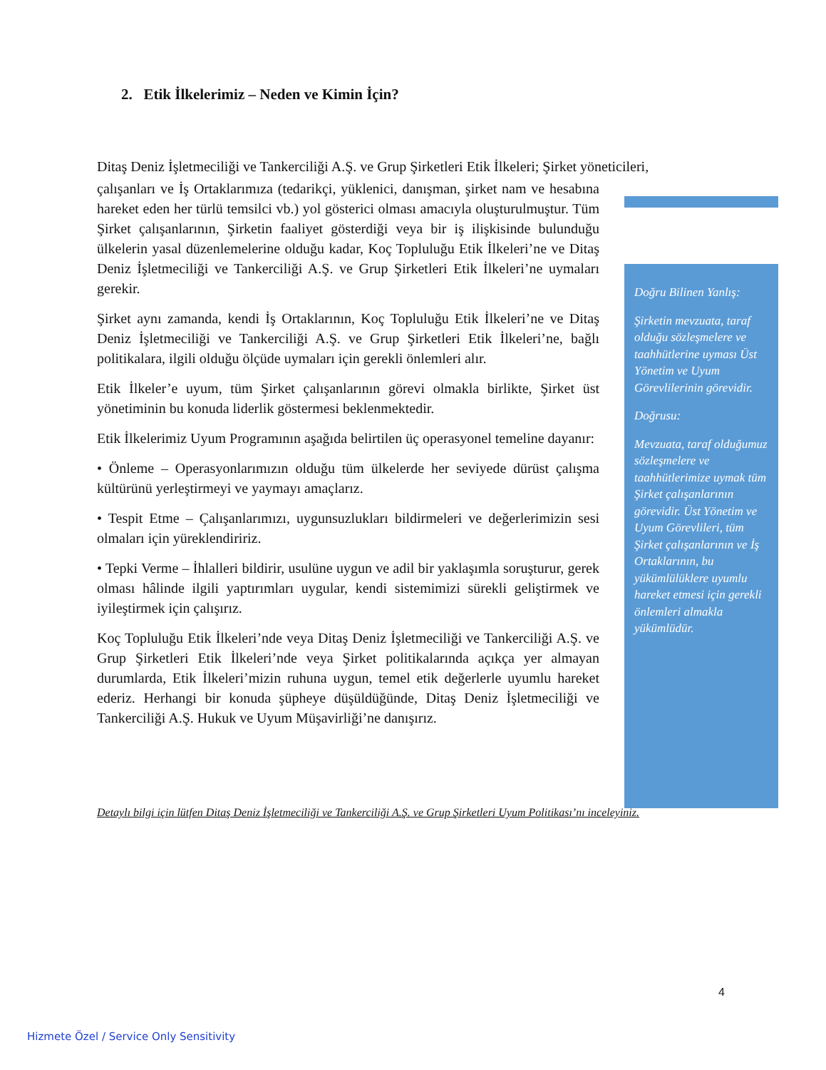2. Etik İlkelerimiz – Neden ve Kimin İçin?
Ditaş Deniz İşletmeciliği ve Tankerciliği A.Ş. ve Grup Şirketleri Etik İlkeleri; Şirket yöneticileri,
çalışanları ve İş Ortaklarımıza (tedarikçi, yüklenici, danışman, şirket nam ve hesabına hareket eden her türlü temsilci vb.) yol gösterici olması amacıyla oluşturulmuştur. Tüm Şirket çalışanlarının, Şirketin faaliyet gösterdiği veya bir iş ilişkisinde bulunduğu ülkelerin yasal düzenlemelerine olduğu kadar, Koç Topluluğu Etik İlkeleri’ne ve Ditaş Deniz İşletmeciliği ve Tankerciliği A.Ş. ve Grup Şirketleri Etik İlkeleri’ne uymaları gerekir.
Şirket aynı zamanda, kendi İş Ortaklarının, Koç Topluluğu Etik İlkeleri’ne ve Ditaş Deniz İşletmeciliği ve Tankerciliği A.Ş. ve Grup Şirketleri Etik İlkeleri’ne, bağlı politikalara, ilgili olduğu ölçüde uymaları için gerekli önlemleri alır.
Etik İlkeler’e uyum, tüm Şirket çalışanlarının görevi olmakla birlikte, Şirket üst yönetiminin bu konuda liderlik göstermesi beklenmektedir.
Etik İlkelerimiz Uyum Programının aşağıda belirtilen üç operasyonel temeline dayanır:
• Önleme – Operasyonlarımızın olduğu tüm ülkelerde her seviyede dürüst çalışma kültürünü yerleştirmeyi ve yaymayı amaçlarız.
• Tespit Etme – Çalışanlarımızı, uygunsuzlukları bildirmeleri ve değerlerimizin sesi olmaları için yüreklendiririz.
• Tepki Verme – İhlalleri bildirir, usulüne uygun ve adil bir yaklaşımla soruşturur, gerek olması hâlinde ilgili yaptırımları uygular, kendi sistemimizi sürekli geliştirmek ve iyileştirmek için çalışırız.
Koç Topluluğu Etik İlkeleri’nde veya Ditaş Deniz İşletmeciliği ve Tankerciliği A.Ş. ve Grup Şirketleri Etik İlkeleri’nde veya Şirket politikalarında açıkça yer almayan durumlarda, Etik İlkeleri’mizin ruhuna uygun, temel etik değerlerle uyumlu hareket ederiz. Herhangi bir konuda şüpheye düşüldüğünde, Ditaş Deniz İşletmeciliği ve Tankerciliği A.Ş. Hukuk ve Uyum Müşavirliği’ne danışırız.
Doğru Bilinen Yanlış:
Şirketin mevzuata, taraf olduğu sözleşmelere ve taahhütlerine uyması Üst Yönetim ve Uyum Görevlilerinin görevidir.
Doğrusu:
Mevzuata, taraf olduğumuz sözleşmelere ve taahhütlerimize uymak tüm Şirket çalışanlarının görevidir. Üst Yönetim ve Uyum Görevlileri, tüm Şirket çalışanlarının ve İş Ortaklarının, bu yükümlülüklere uyumlu hareket etmesi için gerekli önlemleri almakla yükümlüdür.
Detaylı bilgi için lütfen Ditaş Deniz İşletmeciliği ve Tankerciliği A.Ş. ve Grup Şirketleri Uyum Politikası’nı inceleyiniz.
4
Hizmete Özel / Service Only Sensitivity